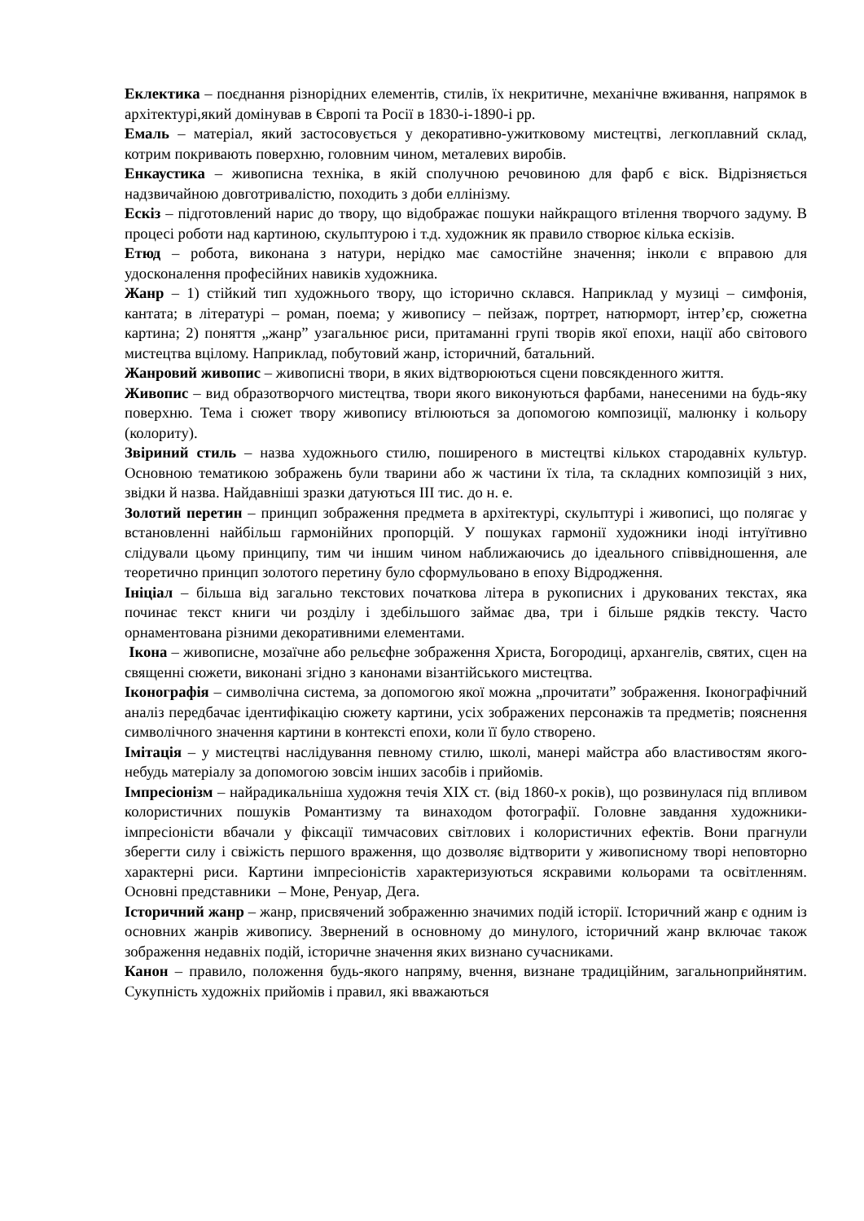Еклектика – поєднання різнорідних елементів, стилів, їх некритичне, механічне вживання, напрямок в архітектурі,який домінував в Європі та Росії в 1830-і-1890-і рр.
Емаль – матеріал, який застосовується у декоративно-ужитковому мистецтві, легкоплавний склад, котрим покривають поверхню, головним чином, металевих виробів.
Енкаустика – живописна техніка, в якій сполучною речовиною для фарб є віск. Відрізняється надзвичайною довготривалістю, походить з доби еллінізму.
Ескіз – підготовлений нарис до твору, що відображає пошуки найкращого втілення творчого задуму. В процесі роботи над картиною, скульптурою і т.д. художник як правило створює кілька ескізів.
Етюд – робота, виконана з натури, нерідко має самостійне значення; інколи є вправою для удосконалення професійних навиків художника.
Жанр – 1) стійкий тип художнього твору, що історично склався. Наприклад у музиці – симфонія, кантата; в літературі – роман, поема; у живопису – пейзаж, портрет, натюрморт, інтер’єр, сюжетна картина; 2) поняття „жанр” узагальнює риси, притаманні групі творів якої епохи, нації або світового мистецтва вцілому. Наприклад, побутовий жанр, історичний, батальний.
Жанровий живопис – живописні твори, в яких відтворюються сцени повсякденного життя.
Живопис – вид образотворчого мистецтва, твори якого виконуються фарбами, нанесеними на будь-яку поверхню. Тема і сюжет твору живопису втілюються за допомогою композиції, малюнку і кольору (колориту).
Звіриний стиль – назва художнього стилю, поширеного в мистецтві кількох стародавніх культур. Основною тематикою зображень були тварини або ж частини їх тіла, та складних композицій з них, звідки й назва. Найдавніші зразки датуються III тис. до н. е.
Золотий перетин – принцип зображення предмета в архітектурі, скульптурі і живописі, що полягає у встановленні найбільш гармонійних пропорцій. У пошуках гармонії художники іноді інтуїтивно слідували цьому принципу, тим чи іншим чином наближаючись до ідеального співвідношення, але теоретично принцип золотого перетину було сформульовано в епоху Відродження.
Ініціал – більша від загально текстових початкова літера в рукописних і друкованих текстах, яка починає текст книги чи розділу і здебільшого займає два, три і більше рядків тексту. Часто орнаментована різними декоративними елементами.
Ікона – живописне, мозаїчне або рельєфне зображення Христа, Богородиці, архангелів, святих, сцен на священні сюжети, виконані згідно з канонами візантійського мистецтва.
Іконографія – символічна система, за допомогою якої можна „прочитати” зображення. Іконографічний аналіз передбачає ідентифікацію сюжету картини, усіх зображених персонажів та предметів; пояснення символічного значення картини в контексті епохи, коли її було створено.
Імітація – у мистецтві наслідування певному стилю, школі, манері майстра або властивостям якого-небудь матеріалу за допомогою зовсім інших засобів і прийомів.
Імпресіонізм – найрадикальніша художня течія XIX ст. (від 1860-х років), що розвинулася під впливом колористичних пошуків Романтизму та винаходом фотографії. Головне завдання художники-імпресіоністи вбачали у фіксації тимчасових світлових і колористичних ефектів. Вони прагнули зберегти силу і свіжість першого враження, що дозволяє відтворити у живописному творі неповторно характерні риси. Картини імпресіоністів характеризуються яскравими кольорами та освітленням. Основні представники – Моне, Ренуар, Дега.
Історичний жанр – жанр, присвячений зображенню значимих подій історії. Історичний жанр є одним із основних жанрів живопису. Звернений в основному до минулого, історичний жанр включає також зображення недавніх подій, історичне значення яких визнано сучасниками.
Канон – правило, положення будь-якого напряму, вчення, визнане традиційним, загальноприйнятим. Сукупність художніх прийомів і правил, які вважаються